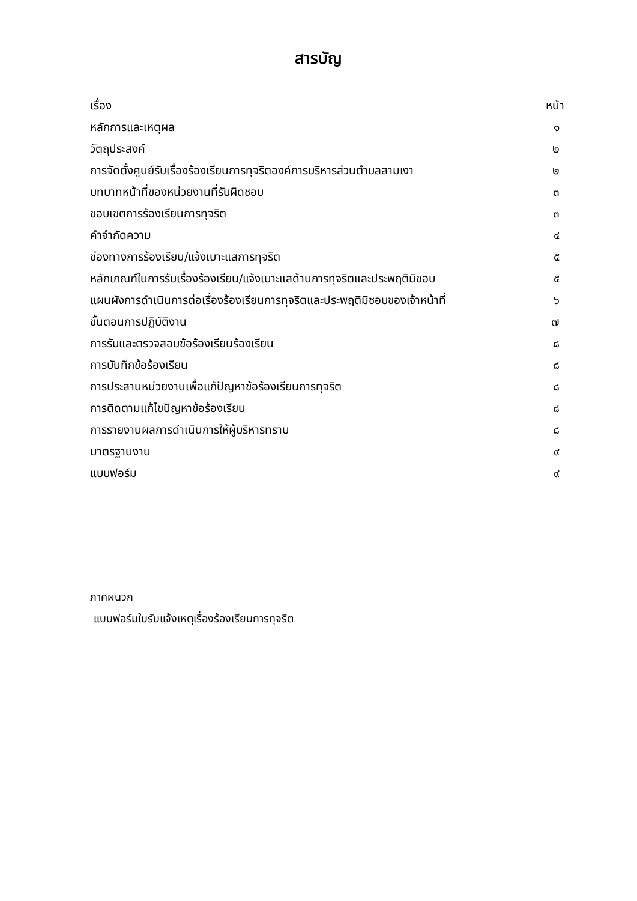สารบัญ
| เรื่อง | หน้า |
| --- | --- |
| หลักการและเหตุผล | ๑ |
| วัตถุประสงค์ | ๒ |
| การจัดตั้งศูนย์รับเรื่องร้องเรียนการทุจริตองค์การบริหารส่วนตำบลสามเงา | ๒ |
| บทบาทหน้าที่ของหน่วยงานที่รับผิดชอบ | ๓ |
| ขอบเขตการร้องเรียนการทุจริต | ๓ |
| คำจำกัดความ | ๔ |
| ช่องทางการร้องเรียน/แจ้งเบาะแสการทุจริต | ๕ |
| หลักเกณฑ์ในการรับเรื่องร้องเรียน/แจ้งเบาะแสด้านการทุจริตและประพฤติมิชอบ | ๕ |
| แผนผังการดำเนินการต่อเรื่องร้องเรียนการทุจริตและประพฤติมิชอบของเจ้าหน้าที่ | ๖ |
| ขั้นตอนการปฏิบัติงาน | ๗ |
| การรับและตรวจสอบข้อร้องเรียนร้องเรียน | ๘ |
| การบันทึกข้อร้องเรียน | ๘ |
| การประสานหน่วยงานเพื่อแก้ปัญหาข้อร้องเรียนการทุจริต | ๘ |
| การติดตามแก้ไขปัญหาข้อร้องเรียน | ๘ |
| การรายงานผลการดำเนินการให้ผู้บริหารทราบ | ๘ |
| มาตรฐานงาน | ๙ |
| แบบฟอร์ม | ๙ |
ภาคผนวก
แบบฟอร์มใบรับแจ้งเหตุเรื่องร้องเรียนการทุจริต